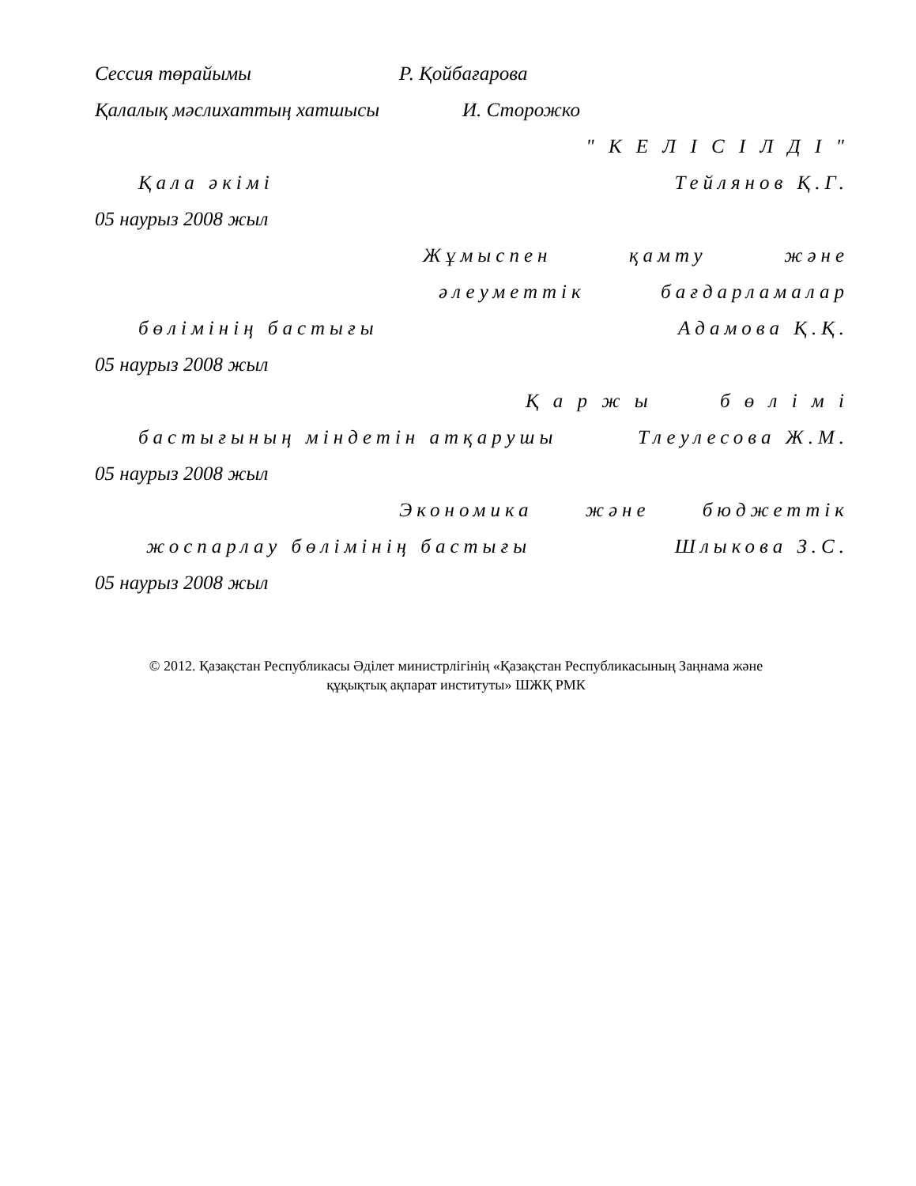Сессия төрайымы Р. Қойбағарова
Қалалық мәслихаттың хатшысы И. Сторожко
" К Е Л І С І Л Д І "
Қала әкімі Тейлянов Қ.Г.
05 наурыз 2008 жыл
Жұмыспен қамту және
әлеуметтік бағдарламалар
бөлімінің бастығы Адамова Қ.Қ.
05 наурыз 2008 жыл
Қ а р ж ы б ө л і м і
бастығының міндетін атқарушы Тлеулесова Ж.М.
05 наурыз 2008 жыл
Экономика және бюджеттік
жоспарлау бөлімінің бастығы Шлыкова З.С.
05 наурыз 2008 жыл
© 2012. Қазақстан Республикасы Әділет министрлігінің «Қазақстан Республикасының Заңнама және
құқықтық ақпарат институты» ШЖҚ РМК